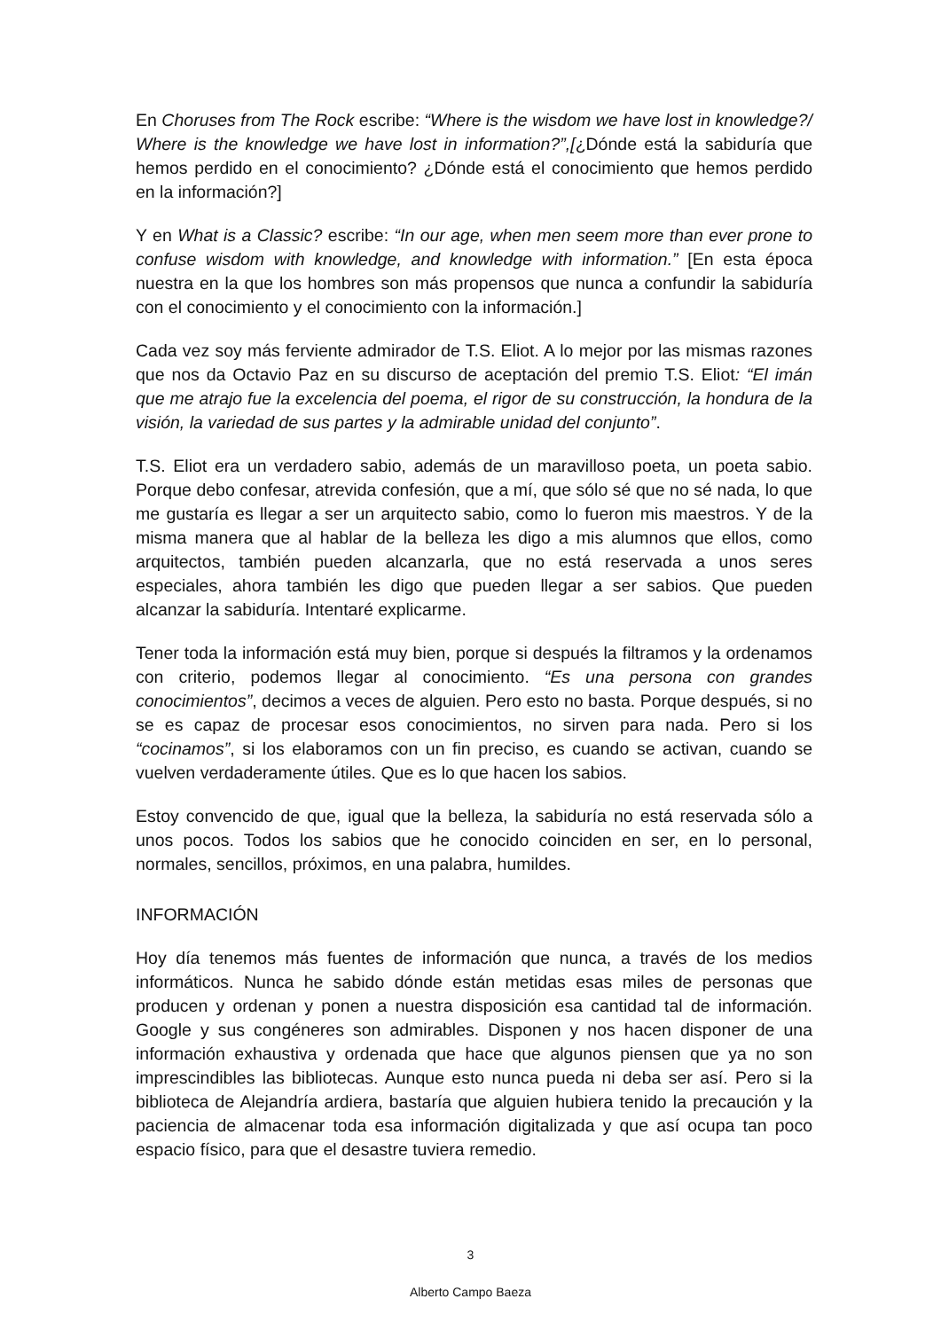En Choruses from The Rock escribe: “Where is the wisdom we have lost in knowledge?/ Where is the knowledge we have lost in information?”,[¿Dónde está la sabiduría que hemos perdido en el conocimiento? ¿Dónde está el conocimiento que hemos perdido en la información?]
Y en What is a Classic? escribe: “In our age, when men seem more than ever prone to confuse wisdom with knowledge, and knowledge with information.” [En esta época nuestra en la que los hombres son más propensos que nunca a confundir la sabiduría con el conocimiento y el conocimiento con la información.]
Cada vez soy más ferviente admirador de T.S. Eliot. A lo mejor por las mismas razones que nos da Octavio Paz en su discurso de aceptación del premio T.S. Eliot: “El imán que me atrajo fue la excelencia del poema, el rigor de su construcción, la hondura de la visión, la variedad de sus partes y la admirable unidad del conjunto”.
T.S. Eliot era un verdadero sabio, además de un maravilloso poeta, un poeta sabio. Porque debo confesar, atrevida confesión, que a mí, que sólo sé que no sé nada, lo que me gustaría es llegar a ser un arquitecto sabio, como lo fueron mis maestros. Y de la misma manera que al hablar de la belleza les digo a mis alumnos que ellos, como arquitectos, también pueden alcanzarla, que no está reservada a unos seres especiales, ahora también les digo que pueden llegar a ser sabios. Que pueden alcanzar la sabiduría. Intentaré explicarme.
Tener toda la información está muy bien, porque si después la filtramos y la ordenamos con criterio, podemos llegar al conocimiento. “Es una persona con grandes conocimientos”, decimos a veces de alguien. Pero esto no basta. Porque después, si no se es capaz de procesar esos conocimientos, no sirven para nada. Pero si los “cocinamos”, si los elaboramos con un fin preciso, es cuando se activan, cuando se vuelven verdaderamente útiles. Que es lo que hacen los sabios.
Estoy convencido de que, igual que la belleza, la sabiduría no está reservada sólo a unos pocos. Todos los sabios que he conocido coinciden en ser, en lo personal, normales, sencillos, próximos, en una palabra, humildes.
INFORMACIÓN
Hoy día tenemos más fuentes de información que nunca, a través de los medios informáticos. Nunca he sabido dónde están metidas esas miles de personas que producen y ordenan y ponen a nuestra disposición esa cantidad tal de información. Google y sus congéneres son admirables. Disponen y nos hacen disponer de una información exhaustiva y ordenada que hace que algunos piensen que ya no son imprescindibles las bibliotecas. Aunque esto nunca pueda ni deba ser así. Pero si la biblioteca de Alejandría ardiera, bastaría que alguien hubiera tenido la precaución y la paciencia de almacenar toda esa información digitalizada y que así ocupa tan poco espacio físico, para que el desastre tuviera remedio.
3
Alberto Campo Baeza